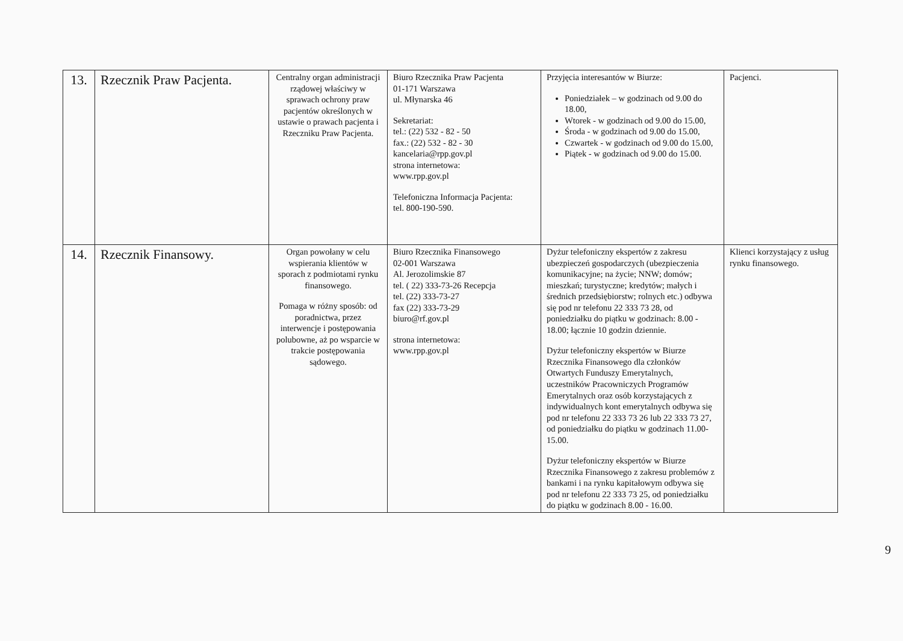| 13. | Rzecznik Praw Pacjenta. | Centralny organ administracji rządowej właściwy w sprawach ochrony praw pacjentów określonych w ustawie o prawach pacjenta i Rzeczniku Praw Pacjenta. | Biuro Rzecznika Praw Pacjenta 01-171 Warszawa ul. Młynarska 46 Sekretariat: tel.: (22) 532 - 82 - 50 fax.: (22) 532 - 82 - 30 kancelaria@rpp.gov.pl strona internetowa: www.rpp.gov.pl Telefoniczna Informacja Pacjenta: tel. 800-190-590. | Przyjęcia interesantów w Biurze: Poniedziałek – w godzinach od 9.00 do 18.00, Wtorek - w godzinach od 9.00 do 15.00, Środa - w godzinach od 9.00 do 15.00, Czwartek - w godzinach od 9.00 do 15.00, Piątek - w godzinach od 9.00 do 15.00. | Pacjenci. |
| 14. | Rzecznik Finansowy. | Organ powołany w celu wspierania klientów w sporach z podmiotami rynku finansowego. Pomaga w różny sposób: od poradnictwa, przez interwencje i postępowania polubowne, aż po wsparcie w trakcie postępowania sądowego. | Biuro Rzecznika Finansowego 02-001 Warszawa Al. Jerozolimskie 87 tel. ( 22) 333-73-26 Recepcja tel. (22) 333-73-27 fax (22) 333-73-29 biuro@rf.gov.pl strona internetowa: www.rpp.gov.pl | Dyżur telefoniczny ekspertów z zakresu ubezpieczeń gospodarczych (ubezpieczenia komunikacyjne; na życie; NNW; domów; mieszkań; turystyczne; kredytów; małych i średnich przedsiębiorstw; rolnych etc.) odbywa się pod nr telefonu 22 333 73 28, od poniedziałku do piątku w godzinach: 8.00 - 18.00; łącznie 10 godzin dziennie. Dyżur telefoniczny ekspertów w Biurze Rzecznika Finansowego dla członków Otwartych Funduszy Emerytalnych, uczestników Pracowniczych Programów Emerytalnych oraz osób korzystających z indywidualnych kont emerytalnych odbywa się pod nr telefonu 22 333 73 26 lub 22 333 73 27, od poniedziałku do piątku w godzinach 11.00-15.00. Dyżur telefoniczny ekspertów w Biurze Rzecznika Finansowego z zakresu problemów z bankami i na rynku kapitałowym odbywa się pod nr telefonu 22 333 73 25, od poniedziałku do piątku w godzinach 8.00 - 16.00. | Klienci korzystający z usług rynku finansowego. |
9